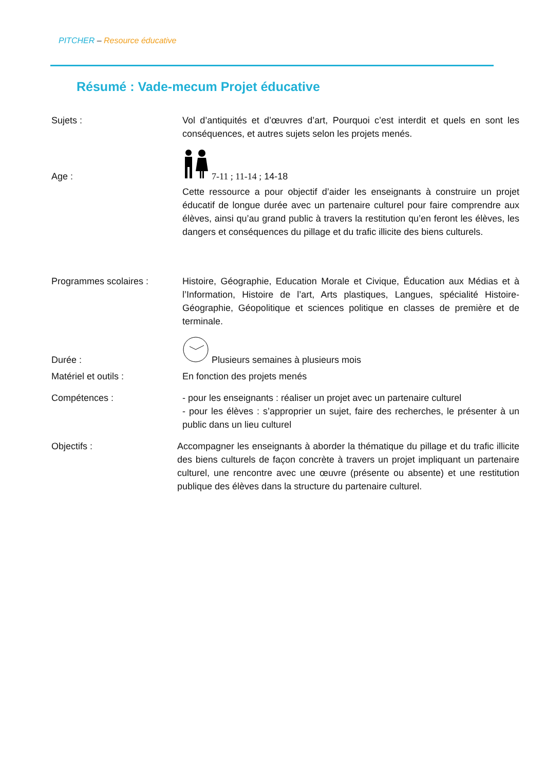PITCHER – Resource éducative
Résumé : Vade-mecum Projet éducative
Sujets : Vol d’antiquités et d’œuvres d’art, Pourquoi c’est interdit et quels en sont les conséquences, et autres sujets selon les projets menés.
Age :
7-11 ; 11-14 ; 14-18
Cette ressource a pour objectif d’aider les enseignants à construire un projet éducatif de longue durée avec un partenaire culturel pour faire comprendre aux élèves, ainsi qu’au grand public à travers la restitution qu’en feront les élèves, les dangers et conséquences du pillage et du trafic illicite des biens culturels.
Programmes scolaires : Histoire, Géographie, Education Morale et Civique, Éducation aux Médias et à l’Information, Histoire de l’art, Arts plastiques, Langues, spécialité Histoire-Géographie, Géopolitique et sciences politique en classes de première et de terminale.
Durée :
Plusieurs semaines à plusieurs mois
Matériel et outils : En fonction des projets menés
Compétences : - pour les enseignants : réaliser un projet avec un partenaire culturel
- pour les élèves : s’approprier un sujet, faire des recherches, le présenter à un public dans un lieu culturel
Objectifs : Accompagner les enseignants à aborder la thématique du pillage et du trafic illicite des biens culturels de façon concrète à travers un projet impliquant un partenaire culturel, une rencontre avec une œuvre (présente ou absente) et une restitution publique des élèves dans la structure du partenaire culturel.